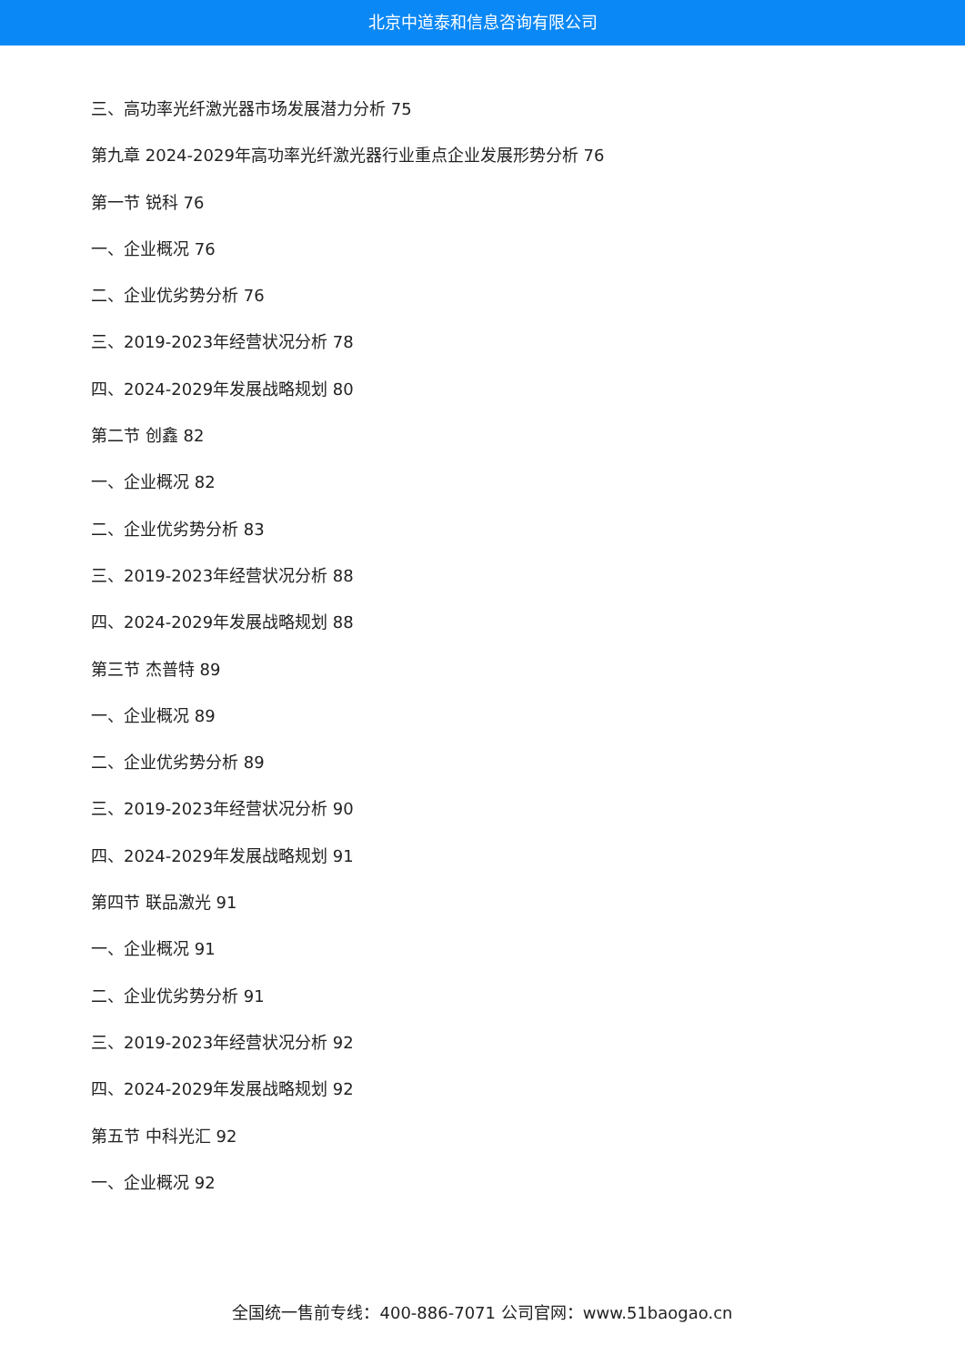北京中道泰和信息咨询有限公司
三、高功率光纤激光器市场发展潜力分析 75
第九章 2024-2029年高功率光纤激光器行业重点企业发展形势分析 76
第一节 锐科 76
一、企业概况 76
二、企业优劣势分析 76
三、2019-2023年经营状况分析 78
四、2024-2029年发展战略规划 80
第二节 创鑫 82
一、企业概况 82
二、企业优劣势分析 83
三、2019-2023年经营状况分析 88
四、2024-2029年发展战略规划 88
第三节 杰普特 89
一、企业概况 89
二、企业优劣势分析 89
三、2019-2023年经营状况分析 90
四、2024-2029年发展战略规划 91
第四节 联品激光 91
一、企业概况 91
二、企业优劣势分析 91
三、2019-2023年经营状况分析 92
四、2024-2029年发展战略规划 92
第五节 中科光汇 92
一、企业概况 92
全国统一售前专线：400-886-7071 公司官网：www.51baogao.cn